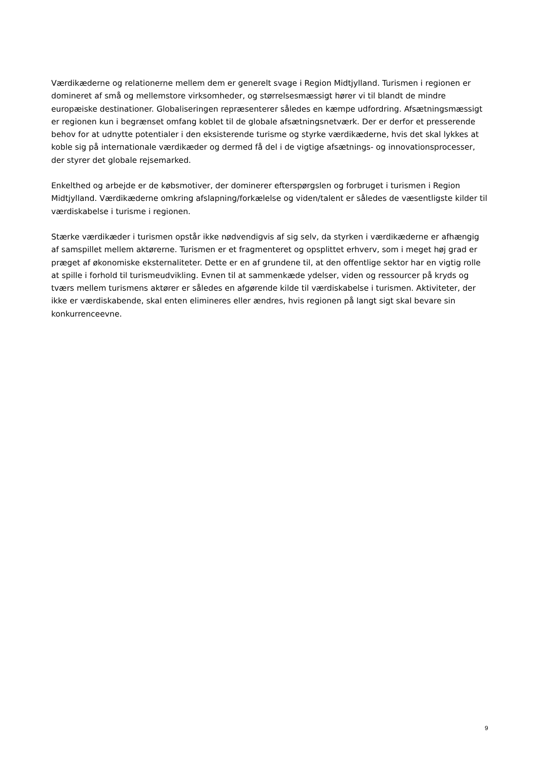Værdikæderne og relationerne mellem dem er generelt svage i Region Midtjylland. Turismen i regionen er domineret af små og mellemstore virksomheder, og størrelsesmæssigt hører vi til blandt de mindre europæiske destinationer. Globaliseringen repræsenterer således en kæmpe udfordring. Afsætningsmæssigt er regionen kun i begrænset omfang koblet til de globale afsætningsnetværk. Der er derfor et presserende behov for at udnytte potentialer i den eksisterende turisme og styrke værdikæderne, hvis det skal lykkes at koble sig på internationale værdikæder og dermed få del i de vigtige afsætnings- og innovationsprocesser, der styrer det globale rejsemarked.
Enkelthed og arbejde er de købsmotiver, der dominerer efterspørgslen og forbruget i turismen i Region Midtjylland. Værdikæderne omkring afslapning/forkælelse og viden/talent er således de væsentligste kilder til værdiskabelse i turisme i regionen.
Stærke værdikæder i turismen opstår ikke nødvendigvis af sig selv, da styrken i værdikæderne er afhængig af samspillet mellem aktørerne. Turismen er et fragmenteret og opsplittet erhverv, som i meget høj grad er præget af økonomiske eksternaliteter. Dette er en af grundene til, at den offentlige sektor har en vigtig rolle at spille i forhold til turismeudvikling. Evnen til at sammenkæde ydelser, viden og ressourcer på kryds og tværs mellem turismens aktører er således en afgørende kilde til værdiskabelse i turismen. Aktiviteter, der ikke er værdiskabende, skal enten elimineres eller ændres, hvis regionen på langt sigt skal bevare sin konkurrenceevne.
9